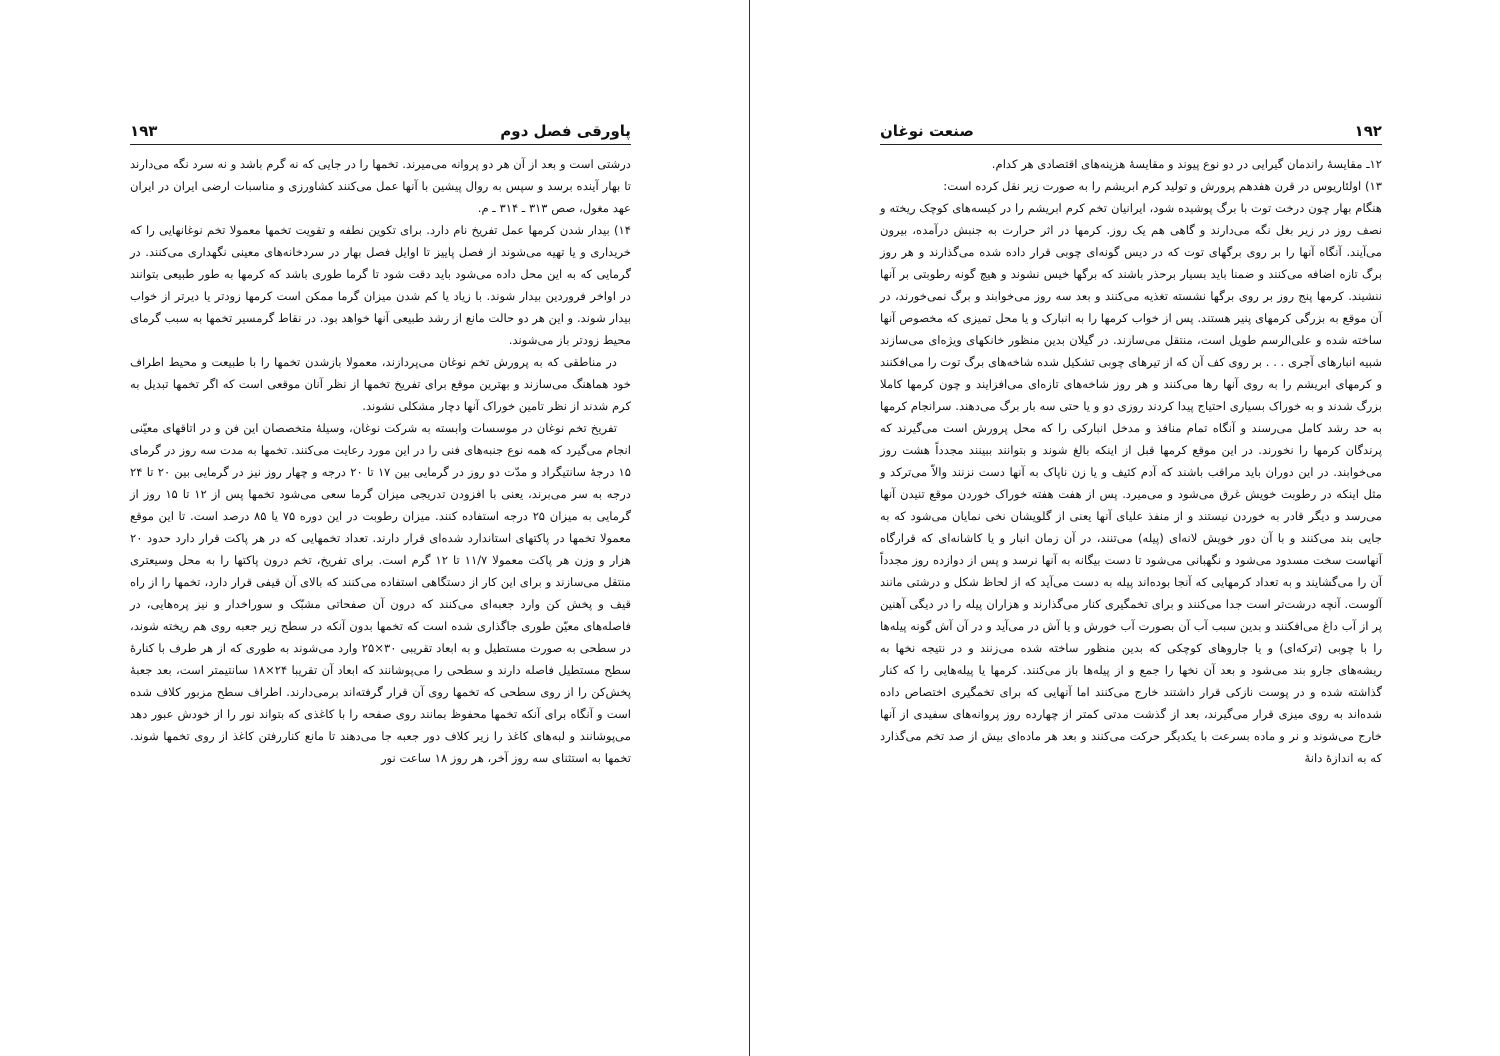۱۹۲ صنعت نوغان
۱۲ـ مقایسهٔ راندمان گیرایی در دو نوع پیوند و مقایسهٔ هزینه‌های اقتصادی هر کدام.
۱۳) اولئاریوس در قرن هفدهم پرورش و تولید کرم ابریشم را به صورت زیر نقل کرده است:
هنگام بهار چون درخت توت با برگ پوشیده شود، ایرانیان تخم کرم ابریشم را در کیسه‌های کوچک ریخته و نصف روز در زیر بغل نگه می‌دارند و گاهی هم یک روز. کرمها در اثر حرارت به جنبش درآمده، بیرون می‌آیند. آنگاه آنها را بر روی برگهای توت که در دیس گونه‌ای چوبی قرار داده شده می‌گذارند و هر روز برگ تازه اضافه می‌کنند و ضمنا باید بسیار برحذر باشند که برگها خیس نشوند و هیچ گونه رطوبتی بر آنها ننشیند. کرمها پنج روز بر روی برگها نشسته تغذیه می‌کنند و بعد سه روز می‌خوابند و برگ نمی‌خورند، در آن موقع به بزرگی کرمهای پنیر هستند. پس از خواب کرمها را به انبارک و یا محل تمیزی که مخصوص آنها ساخته شده و علی‌الرسم طویل است، منتقل می‌سازند. در گیلان بدین منظور خانکهای ویژه‌ای می‌سازند شبیه انبارهای آجری . . . بر روی کف آن که از تیرهای چوبی تشکیل شده شاخه‌های برگ توت را می‌افکنند و کرمهای ابریشم را به روی آنها رها می‌کنند و هر روز شاخه‌های تازه‌ای می‌افزایند و چون کرمها کاملا بزرگ شدند و به خوراک بسیاری احتیاج پیدا کردند روزی دو و یا حتی سه بار برگ می‌دهند. سرانجام کرمها به حد رشد کامل می‌رسند و آنگاه تمام منافذ و مدخل انبارکی را که محل پرورش است می‌گیرند که پرندگان کرمها را نخورند. در این موقع کرمها قبل از اینکه بالغ شوند و بتوانند ببینند مجدداً هشت روز می‌خوابند. در این دوران باید مراقب باشند که آدم کثیف و یا زن ناپاک به آنها دست نزنند والاّ می‌ترکد و مثل اینکه در رطوبت خویش غرق می‌شود و می‌میرد. پس از هفت هفته خوراک خوردن موقع تنیدن آنها می‌رسد و دیگر قادر به خوردن نیستند و از منفذ علیای آنها یعنی از گلویشان نخی نمایان می‌شود که به جایی بند می‌کنند و با آن دور خویش لانه‌ای (پیله) می‌تنند، در آن زمان انبار و یا کاشانه‌ای که قرارگاه آنهاست سخت مسدود می‌شود و نگهبانی می‌شود تا دست بیگانه به آنها نرسد و پس از دوازده روز مجدداً آن را می‌گشایند و به تعداد کرمهایی که آنجا بوده‌اند پیله به دست می‌آید که از لحاظ شکل و درشتی مانند آلوست. آنچه درشت‌تر است جدا می‌کنند و برای تخمگیری کنار می‌گذارند و هزاران پیله را در دیگی آهنین پر از آب داغ می‌افکنند و بدین سبب آب آن بصورت آب خورش و یا آش در می‌آید و در آن آش گونه پیله‌ها را با چوبی (ترکه‌ای) و یا جاروهای کوچکی که بدین منظور ساخته شده می‌زنند و در نتیجه نخها به ریشه‌های جارو بند می‌شود و بعد آن نخها را جمع و از پیله‌ها باز می‌کنند. کرمها یا پیله‌هایی را که کنار گذاشته شده و در پوست نازکی قرار داشتند خارج می‌کنند اما آنهایی که برای تخمگیری اختصاص داده شده‌اند به روی میزی قرار می‌گیرند، بعد از گذشت مدتی کمتر از چهارده روز پروانه‌های سفیدی از آنها خارج می‌شوند و نر و ماده بسرعت با یکدیگر حرکت می‌کنند و بعد هر ماده‌ای بیش از صد تخم می‌گذارد که به اندازهٔ دانهٔ
پاورقی فصل دوم ۱۹۳
درشتی است و بعد از آن هر دو پروانه می‌میرند. تخمها را در جایی که نه گرم باشد و نه سرد نگه می‌دارند تا بهار آینده برسد و سپس به روال پیشین با آنها عمل می‌کنند کشاورزی و مناسبات ارضی ایران در ایران عهد مغول، صص ۳۱۳ ـ ۳۱۴ ـ م.
۱۴) بیدار شدن کرمها عمل تفریخ نام دارد. برای تکوین نطفه و تقویت تخمها معمولا تخم نوغانهایی را که خریداری و یا تهیه می‌شوند از فصل پاییز تا اوایل فصل بهار در سردخانه‌های معینی نگهداری می‌کنند. در گرمایی که به این محل داده می‌شود باید دقت شود تا گرما طوری باشد که کرمها به طور طبیعی بتوانند در اواخر فروردین بیدار شوند. با زیاد یا کم شدن میزان گرما ممکن است کرمها زودتر یا دیرتر از خواب بیدار شوند. و این هر دو حالت مانع از رشد طبیعی آنها خواهد بود. در نقاط گرمسیر تخمها به سبب گرمای محیط زودتر باز می‌شوند.
در مناطقی که به پرورش تخم نوغان می‌پردازند، معمولا بازشدن تخمها را با طبیعت و محیط اطراف خود هماهنگ می‌سازند و بهترین موقع برای تفریخ تخمها از نظر آنان موقعی است که اگر تخمها تبدیل به کرم شدند از نظر تامین خوراک آنها دچار مشکلی نشوند.
تفریخ تخم نوغان در موسسات وابسته به شرکت نوغان، وسیلهٔ متخصصان این فن و در اتاقهای معیّنی انجام می‌گیرد که همه نوع جنبه‌های فنی را در این مورد رعایت می‌کنند. تخمها به مدت سه روز در گرمای ۱۵ درجهٔ سانتیگراد و مدّت دو روز در گرمایی بین ۱۷ تا ۲۰ درجه و چهار روز نیز در گرمایی بین ۲۰ تا ۲۴ درجه به سر می‌برند، یعنی با افزودن تدریجی میزان گرما سعی می‌شود تخمها پس از ۱۲ تا ۱۵ روز از گرمایی به میزان ۲۵ درجه استفاده کنند. میزان رطوبت در این دوره ۷۵ یا ۸۵ درصد است. تا این موقع معمولا تخمها در پاکتهای استاندارد شده‌ای قرار دارند. تعداد تخمهایی که در هر پاکت قرار دارد حدود ۲۰ هزار و وزن هر پاکت معمولا ۱۱/۷ تا ۱۲ گرم است. برای تفریخ، تخم درون پاکتها را به محل وسیعتری منتقل می‌سازند و برای این کار از دستگاهی استفاده می‌کنند که بالای آن قیفی قرار دارد، تخمها را از راه قیف و پخش کن وارد جعبه‌ای می‌کنند که درون آن صفحاتی مشبّک و سوراخدار و نیز پره‌هایی، در فاصله‌های معیّن طوری جاگذاری شده است که تخمها بدون آنکه در سطح زیر جعبه روی هم ریخته شوند، در سطحی به صورت مستطیل و به ابعاد تقریبی ۳۰×۲۵ وارد می‌شوند به طوری که از هر طرف با کنارهٔ سطح مستطیل فاصله دارند و سطحی را می‌پوشانند که ابعاد آن تقریبا ۲۴×۱۸ سانتیمتر است، بعد جعبهٔ پخش‌کن را از روی سطحی که تخمها روی آن قرار گرفته‌اند برمی‌دارند. اطراف سطح مزبور کلاف شده است و آنگاه برای آنکه تخمها محفوظ بمانند روی صفحه را با کاغذی که بتواند نور را از خودش عبور دهد می‌پوشانند و لبه‌های کاغذ را زیر کلاف دور جعبه جا می‌دهند تا مانع کناررفتن کاغذ از روی تخمها شوند. تخمها به استثنای سه روز آخر، هر روز ۱۸ ساعت نور